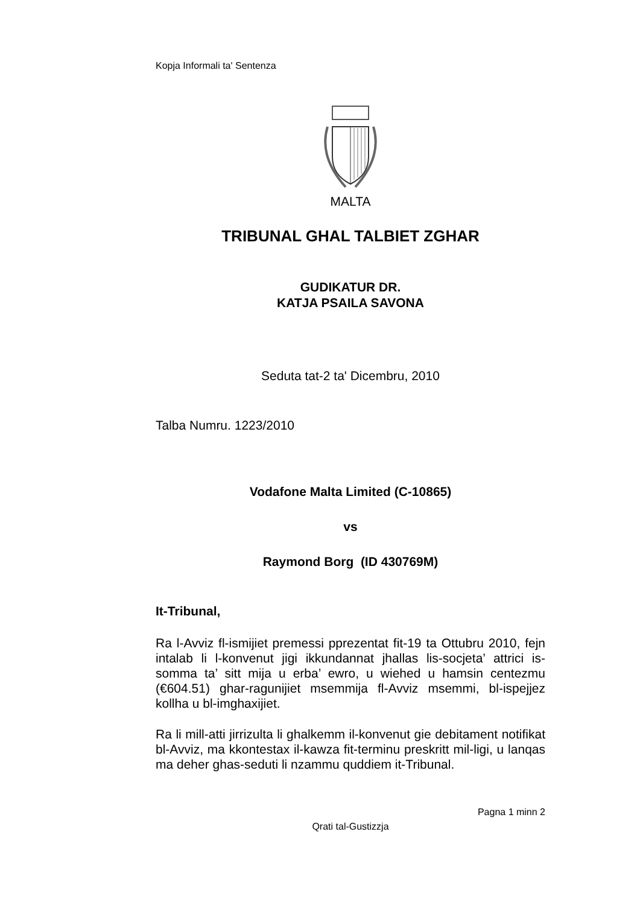Kopja Informali ta' Sentenza
MALTA
TRIBUNAL GHAL TALBIET ZGHAR
GUDIKATUR DR.
KATJA PSAILA SAVONA
Seduta tat-2 ta' Dicembru, 2010
Talba Numru. 1223/2010
Vodafone Malta Limited (C-10865)
vs
Raymond Borg (ID 430769M)
It-Tribunal,
Ra l-Avviz fl-ismijiet premessi pprezentat fit-19 ta Ottubru 2010, fejn intalab li l-konvenut jigi ikkundannat jhallas lis-socjeta’ attrici is-somma ta’ sitt mija u erba’ ewro, u wiehed u hamsin centezmu (€604.51) ghar-ragunijiet msemmija fl-Avviz msemmi, bl-ispejjez kollha u bl-imghaxijiet.
Ra li mill-atti jirrizulta li ghalkemm il-konvenut gie debitament notifikat bl-Avviz, ma kkontestax il-kawza fit-terminu preskritt mil-ligi, u lanqas ma deher ghas-seduti li nzammu quddiem it-Tribunal.
Pagna 1 minn 2
Qrati tal-Gustizzja